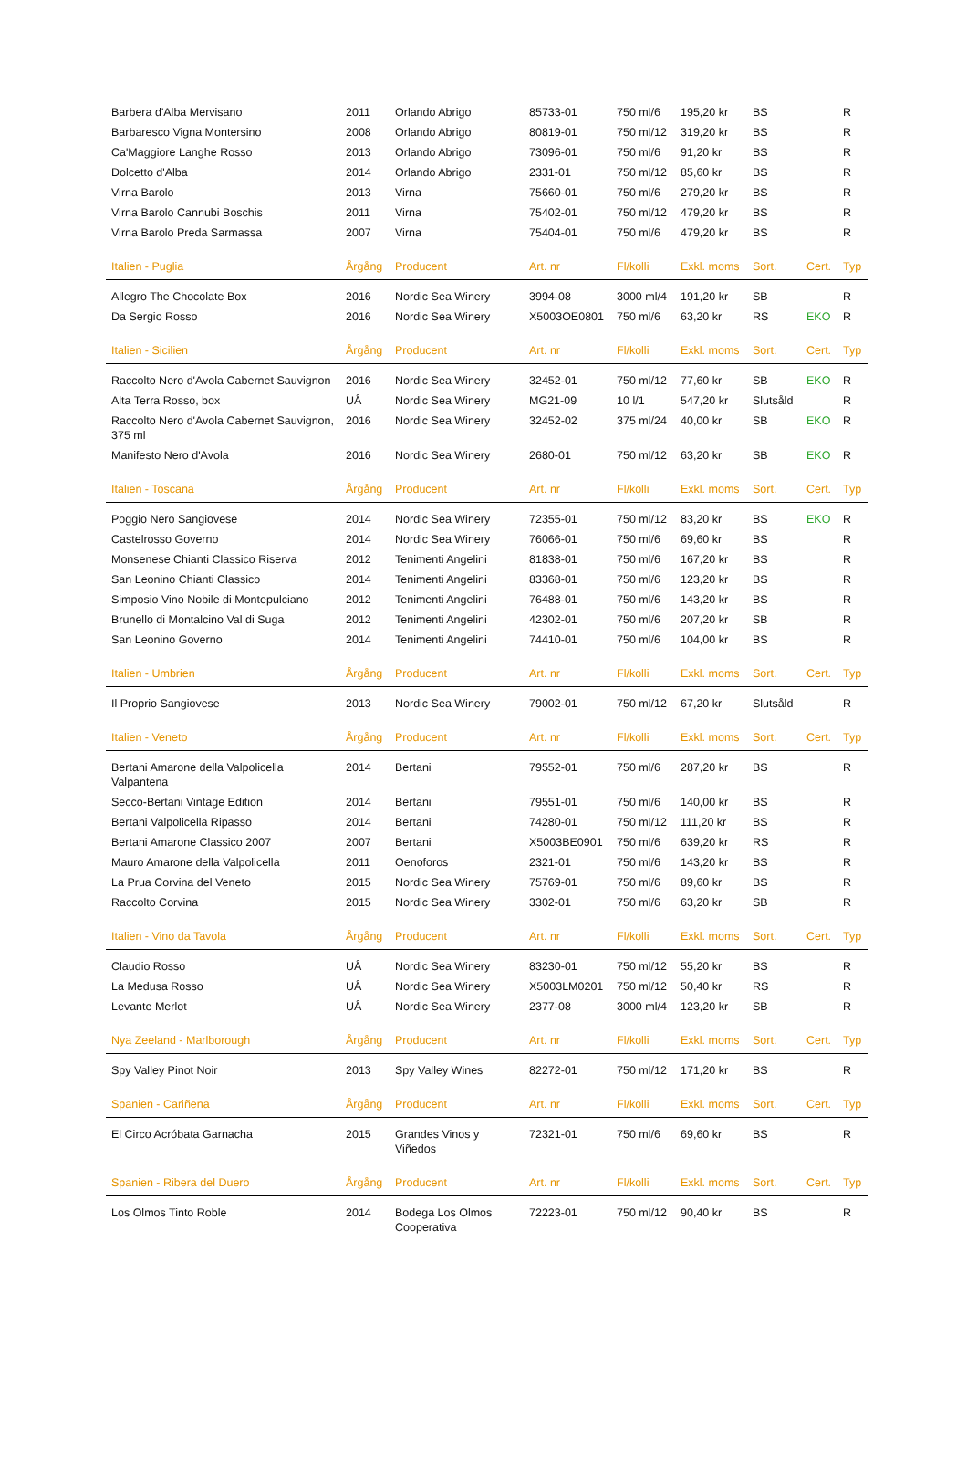| Barbera d'Alba Mervisano | 2011 | Orlando Abrigo | 85733-01 | 750 ml/6 | 195,20 kr | BS | | R |
| Barbaresco Vigna Montersino | 2008 | Orlando Abrigo | 80819-01 | 750 ml/12 | 319,20 kr | BS | | R |
| Ca'Maggiore Langhe Rosso | 2013 | Orlando Abrigo | 73096-01 | 750 ml/6 | 91,20 kr | BS | | R |
| Dolcetto d'Alba | 2014 | Orlando Abrigo | 2331-01 | 750 ml/12 | 85,60 kr | BS | | R |
| Virna Barolo | 2013 | Virna | 75660-01 | 750 ml/6 | 279,20 kr | BS | | R |
| Virna Barolo Cannubi Boschis | 2011 | Virna | 75402-01 | 750 ml/12 | 479,20 kr | BS | | R |
| Virna Barolo Preda Sarmassa | 2007 | Virna | 75404-01 | 750 ml/6 | 479,20 kr | BS | | R |
| Italien - Puglia | Årgång | Producent | Art. nr | Fl/kolli | Exkl. moms | Sort. | Cert. | Typ |
| Allegro The Chocolate Box | 2016 | Nordic Sea Winery | 3994-08 | 3000 ml/4 | 191,20 kr | SB | | R |
| Da Sergio Rosso | 2016 | Nordic Sea Winery | X5003OE0801 | 750 ml/6 | 63,20 kr | RS | EKO | R |
| Italien - Sicilien | Årgång | Producent | Art. nr | Fl/kolli | Exkl. moms | Sort. | Cert. | Typ |
| Raccolto Nero d'Avola Cabernet Sauvignon | 2016 | Nordic Sea Winery | 32452-01 | 750 ml/12 | 77,60 kr | SB | EKO | R |
| Alta Terra Rosso, box | UÅ | Nordic Sea Winery | MG21-09 | 10 l/1 | 547,20 kr | Slutsåld | | R |
| Raccolto Nero d'Avola Cabernet Sauvignon, 375 ml | 2016 | Nordic Sea Winery | 32452-02 | 375 ml/24 | 40,00 kr | SB | EKO | R |
| Manifesto Nero d'Avola | 2016 | Nordic Sea Winery | 2680-01 | 750 ml/12 | 63,20 kr | SB | EKO | R |
| Italien - Toscana | Årgång | Producent | Art. nr | Fl/kolli | Exkl. moms | Sort. | Cert. | Typ |
| Poggio Nero Sangiovese | 2014 | Nordic Sea Winery | 72355-01 | 750 ml/12 | 83,20 kr | BS | EKO | R |
| Castelrosso Governo | 2014 | Nordic Sea Winery | 76066-01 | 750 ml/6 | 69,60 kr | BS | | R |
| Monsenese Chianti Classico Riserva | 2012 | Tenimenti Angelini | 81838-01 | 750 ml/6 | 167,20 kr | BS | | R |
| San Leonino Chianti Classico | 2014 | Tenimenti Angelini | 83368-01 | 750 ml/6 | 123,20 kr | BS | | R |
| Simposio Vino Nobile di Montepulciano | 2012 | Tenimenti Angelini | 76488-01 | 750 ml/6 | 143,20 kr | BS | | R |
| Brunello di Montalcino Val di Suga | 2012 | Tenimenti Angelini | 42302-01 | 750 ml/6 | 207,20 kr | SB | | R |
| San Leonino Governo | 2014 | Tenimenti Angelini | 74410-01 | 750 ml/6 | 104,00 kr | BS | | R |
| Italien - Umbrien | Årgång | Producent | Art. nr | Fl/kolli | Exkl. moms | Sort. | Cert. | Typ |
| Il Proprio Sangiovese | 2013 | Nordic Sea Winery | 79002-01 | 750 ml/12 | 67,20 kr | Slutsåld | | R |
| Italien - Veneto | Årgång | Producent | Art. nr | Fl/kolli | Exkl. moms | Sort. | Cert. | Typ |
| Bertani Amarone della Valpolicella Valpantena | 2014 | Bertani | 79552-01 | 750 ml/6 | 287,20 kr | BS | | R |
| Secco-Bertani Vintage Edition | 2014 | Bertani | 79551-01 | 750 ml/6 | 140,00 kr | BS | | R |
| Bertani Valpolicella Ripasso | 2014 | Bertani | 74280-01 | 750 ml/12 | 111,20 kr | BS | | R |
| Bertani Amarone Classico 2007 | 2007 | Bertani | X5003BE0901 | 750 ml/6 | 639,20 kr | RS | | R |
| Mauro Amarone della Valpolicella | 2011 | Oenoforos | 2321-01 | 750 ml/6 | 143,20 kr | BS | | R |
| La Prua Corvina del Veneto | 2015 | Nordic Sea Winery | 75769-01 | 750 ml/6 | 89,60 kr | BS | | R |
| Raccolto Corvina | 2015 | Nordic Sea Winery | 3302-01 | 750 ml/6 | 63,20 kr | SB | | R |
| Italien - Vino da Tavola | Årgång | Producent | Art. nr | Fl/kolli | Exkl. moms | Sort. | Cert. | Typ |
| Claudio Rosso | UÅ | Nordic Sea Winery | 83230-01 | 750 ml/12 | 55,20 kr | BS | | R |
| La Medusa Rosso | UÅ | Nordic Sea Winery | X5003LM0201 | 750 ml/12 | 50,40 kr | RS | | R |
| Levante Merlot | UÅ | Nordic Sea Winery | 2377-08 | 3000 ml/4 | 123,20 kr | SB | | R |
| Nya Zeeland - Marlborough | Årgång | Producent | Art. nr | Fl/kolli | Exkl. moms | Sort. | Cert. | Typ |
| Spy Valley Pinot Noir | 2013 | Spy Valley Wines | 82272-01 | 750 ml/12 | 171,20 kr | BS | | R |
| Spanien - Cariñena | Årgång | Producent | Art. nr | Fl/kolli | Exkl. moms | Sort. | Cert. | Typ |
| El Circo Acróbata Garnacha | 2015 | Grandes Vinos y Viñedos | 72321-01 | 750 ml/6 | 69,60 kr | BS | | R |
| Spanien - Ribera del Duero | Årgång | Producent | Art. nr | Fl/kolli | Exkl. moms | Sort. | Cert. | Typ |
| Los Olmos Tinto Roble | 2014 | Bodega Los Olmos Cooperativa | 72223-01 | 750 ml/12 | 90,40 kr | BS | | R |